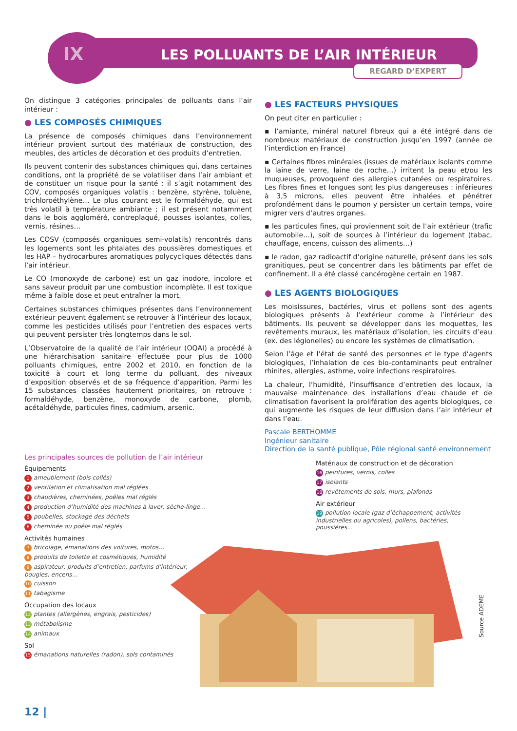IX LES POLLUANTS DE L’AIR INTÉRIEUR
REGARD D’EXPERT
On distingue 3 catégories principales de polluants dans l’air intérieur :
● LES COMPOSÉS CHIMIQUES
La présence de composés chimiques dans l’environnement intérieur provient surtout des matériaux de construction, des meubles, des articles de décoration et des produits d’entretien.
Ils peuvent contenir des substances chimiques qui, dans certaines conditions, ont la propriété de se volatiliser dans l’air ambiant et de constituer un risque pour la santé : il s’agit notamment des COV, composés organiques volatils : benzène, styrène, toluène, trichloroéthylène… Le plus courant est le formaldéhyde, qui est très volatil à température ambiante ; il est présent notamment dans le bois aggloméré, contreplaqué, pousses isolantes, colles, vernis, résines…
Les COSV (composés organiques semi-volatils) rencontrés dans les logements sont les phtalates des poussières domestiques et les HAP – hydrocarbures aromatiques polycycliques détectés dans l’air intérieur.
Le CO (monoxyde de carbone) est un gaz inodore, incolore et sans saveur produit par une combustion incomplète. Il est toxique même à faible dose et peut entraîner la mort.
Certaines substances chimiques présentes dans l’environnement extérieur peuvent également se retrouver à l’intérieur des locaux, comme les pesticides utilisés pour l’entretien des espaces verts qui peuvent persister très longtemps dans le sol.
L’Observatoire de la qualité de l’air intérieur (OQAI) a procédé à une hiérarchisation sanitaire effectuée pour plus de 1000 polluants chimiques, entre 2002 et 2010, en fonction de la toxicité à court et long terme du polluant, des niveaux d’exposition observés et de sa fréquence d’apparition. Parmi les 15 substances classées hautement prioritaires, on retrouve : formaldéhyde, benzène, monoxyde de carbone, plomb, acétaldéhyde, particules fines, cadmium, arsenic.
● LES FACTEURS PHYSIQUES
On peut citer en particulier :
▪ l’amiante, minéral naturel fibreux qui a été intégré dans de nombreux matériaux de construction jusqu’en 1997 (année de l’interdiction en France)
▪ Certaines fibres minérales (issues de matériaux isolants comme la laine de verre, laine de roche…) irritent la peau et/ou les muqueuses, provoquent des allergies cutanées ou respiratoires. Les fibres fines et longues sont les plus dangereuses : inférieures à 3,5 microns, elles peuvent être inhalées et pénétrer profondément dans le poumon y persister un certain temps, voire migrer vers d’autres organes.
▪ les particules fines, qui proviennent soit de l’air extérieur (trafic automobile…), soit de sources à l’intérieur du logement (tabac, chauffage, encens, cuisson des aliments…)
▪ le radon, gaz radioactif d’origine naturelle, présent dans les sols granitiques, peut se concentrer dans les bâtiments par effet de confinement. Il a été classé cancérogène certain en 1987.
● LES AGENTS BIOLOGIQUES
Les moisissures, bactéries, virus et pollens sont des agents biologiques présents à l’extérieur comme à l’intérieur des bâtiments. Ils peuvent se développer dans les moquettes, les revêtements muraux, les matériaux d’isolation, les circuits d’eau (ex. des légionelles) ou encore les systèmes de climatisation.
Selon l’âge et l’état de santé des personnes et le type d’agents biologiques, l’inhalation de ces bio-contaminants peut entraîner rhinites, allergies, asthme, voire infections respiratoires.
La chaleur, l’humidité, l’insuffisance d’entretien des locaux, la mauvaise maintenance des installations d’eau chaude et de climatisation favorisent la prolifération des agents biologiques, ce qui augmente les risques de leur diffusion dans l’air intérieur et dans l’eau.
Pascale BERTHOMME
Ingénieur sanitaire
Direction de la santé publique, Pôle régional santé environnement
Les principales sources de pollution de l’air intérieur
Équipements
1 ameublement (bois collés)
2 ventilation et climatisation mal réglées
3 chaudières, cheminées, poêles mal réglés
4 production d’humidité des machines à laver, sèche-linge…
5 poubelles, stockage des déchets
6 cheminée ou poêle mal réglés
Activités humaines
7 bricolage, émanations des voitures, motos…
8 produits de toilette et cosmétiques, humidité
9 aspirateur, produits d’entretien, parfums d’intérieur, bougies, encens…
10 cuisson
11 tabagisme
Occupation des locaux
12 plantes (allergènes, engrais, pesticides)
13 métabolisme
14 animaux
Sol
15 émanations naturelles (radon), sols contaminés
Matériaux de construction et de décoration
16 peintures, vernis, colles
17 isolants
18 revêtements de sols, murs, plafonds
Air extérieur
19 pollution locale (gaz d’échappement, activités industrielles ou agricoles), pollens, bactéries, poussières…
Source ADEME
12 |